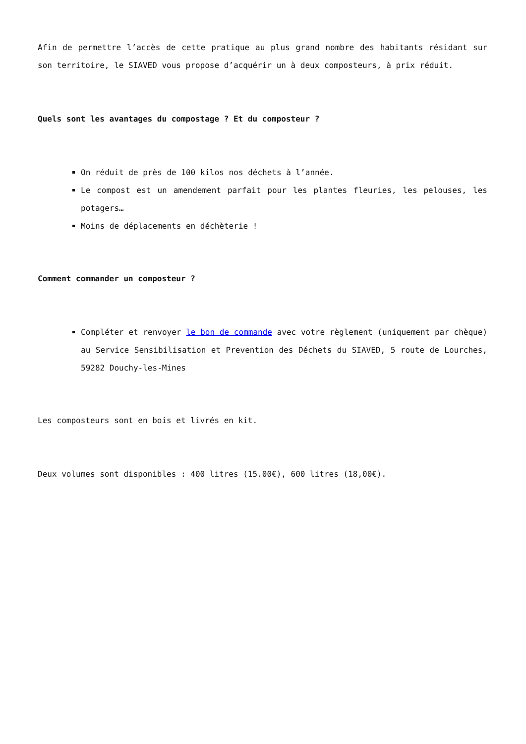Afin de permettre l’accès de cette pratique au plus grand nombre des habitants résidant sur son territoire, le SIAVED vous propose d’acquérir un à deux composteurs, à prix réduit.
Quels sont les avantages du compostage ? Et du composteur ?
On réduit de près de 100 kilos nos déchets à l’année.
Le compost est un amendement parfait pour les plantes fleuries, les pelouses, les potagers…
Moins de déplacements en déchèterie !
Comment commander un composteur ?
Compléter et renvoyer le bon de commande avec votre règlement (uniquement par chèque) au Service Sensibilisation et Prevention des Déchets du SIAVED, 5 route de Lourches, 59282 Douchy-les-Mines
Les composteurs sont en bois et livrés en kit.
Deux volumes sont disponibles : 400 litres (15.00€), 600 litres (18,00€).